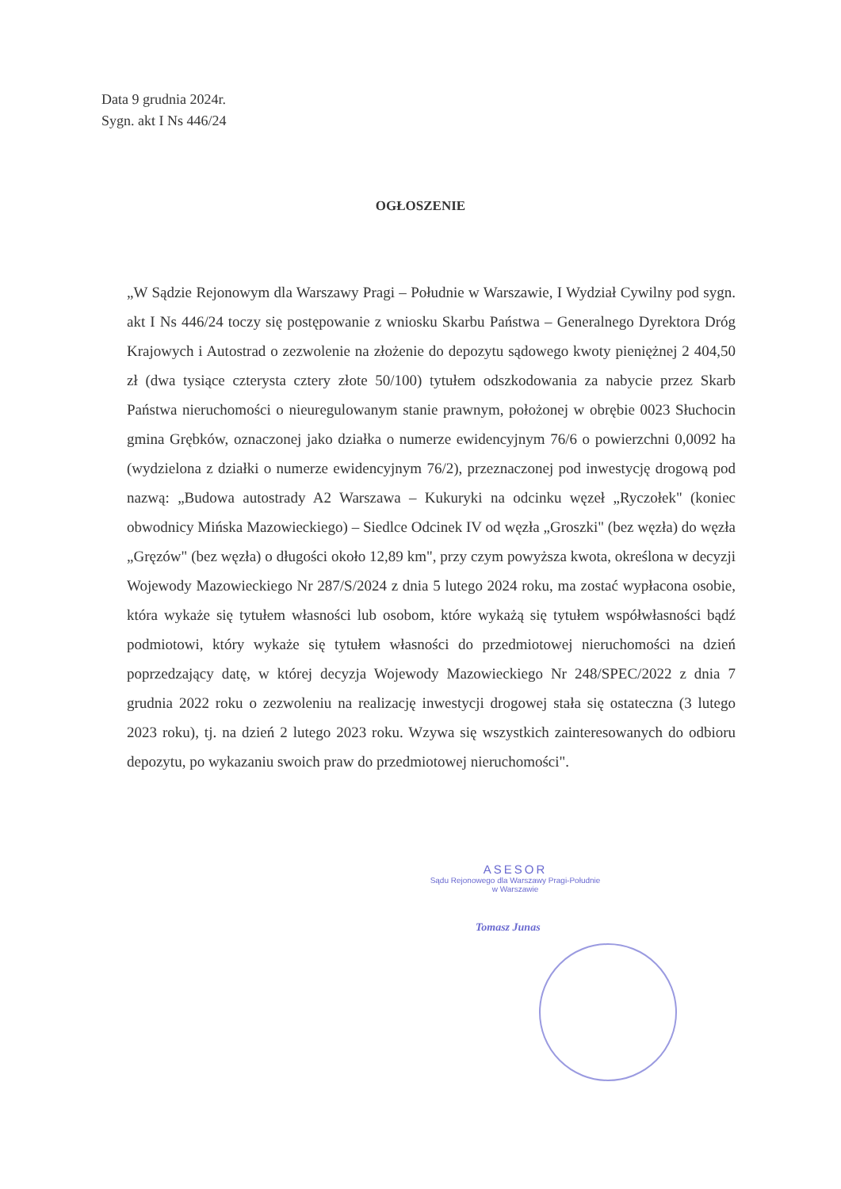Data 9 grudnia 2024r.
Sygn. akt I Ns 446/24
OGŁOSZENIE
„W Sądzie Rejonowym dla Warszawy Pragi – Południe w Warszawie, I Wydział Cywilny pod sygn. akt I Ns 446/24 toczy się postępowanie z wniosku Skarbu Państwa – Generalnego Dyrektora Dróg Krajowych i Autostrad o zezwolenie na złożenie do depozytu sądowego kwoty pieniężnej 2 404,50 zł (dwa tysiące czterysta cztery złote 50/100) tytułem odszkodowania za nabycie przez Skarb Państwa nieruchomości o nieuregulowanym stanie prawnym, położonej w obrębie 0023 Słuchocin gmina Grębków, oznaczonej jako działka o numerze ewidencyjnym 76/6 o powierzchni 0,0092 ha (wydzielona z działki o numerze ewidencyjnym 76/2), przeznaczonej pod inwestycję drogową pod nazwą: „Budowa autostrady A2 Warszawa – Kukuryki na odcinku węzeł „Ryczołek" (koniec obwodnicy Mińska Mazowieckiego) – Siedlce Odcinek IV od węzła „Groszki" (bez węzła) do węzła „Gręzów" (bez węzła) o długości około 12,89 km", przy czym powyższa kwota, określona w decyzji Wojewody Mazowieckiego Nr 287/S/2024 z dnia 5 lutego 2024 roku, ma zostać wypłacona osobie, która wykaże się tytułem własności lub osobom, które wykażą się tytułem współwłasności bądź podmiotowi, który wykaże się tytułem własności do przedmiotowej nieruchomości na dzień poprzedzający datę, w której decyzja Wojewody Mazowieckiego Nr 248/SPEC/2022 z dnia 7 grudnia 2022 roku o zezwoleniu na realizację inwestycji drogowej stała się ostateczna (3 lutego 2023 roku), tj. na dzień 2 lutego 2023 roku. Wzywa się wszystkich zainteresowanych do odbioru depozytu, po wykazaniu swoich praw do przedmiotowej nieruchomości".
ASESOR
Sądu Rejonowego dla Warszawy Pragi-Południe
w Warszawie
Tomasz Junas